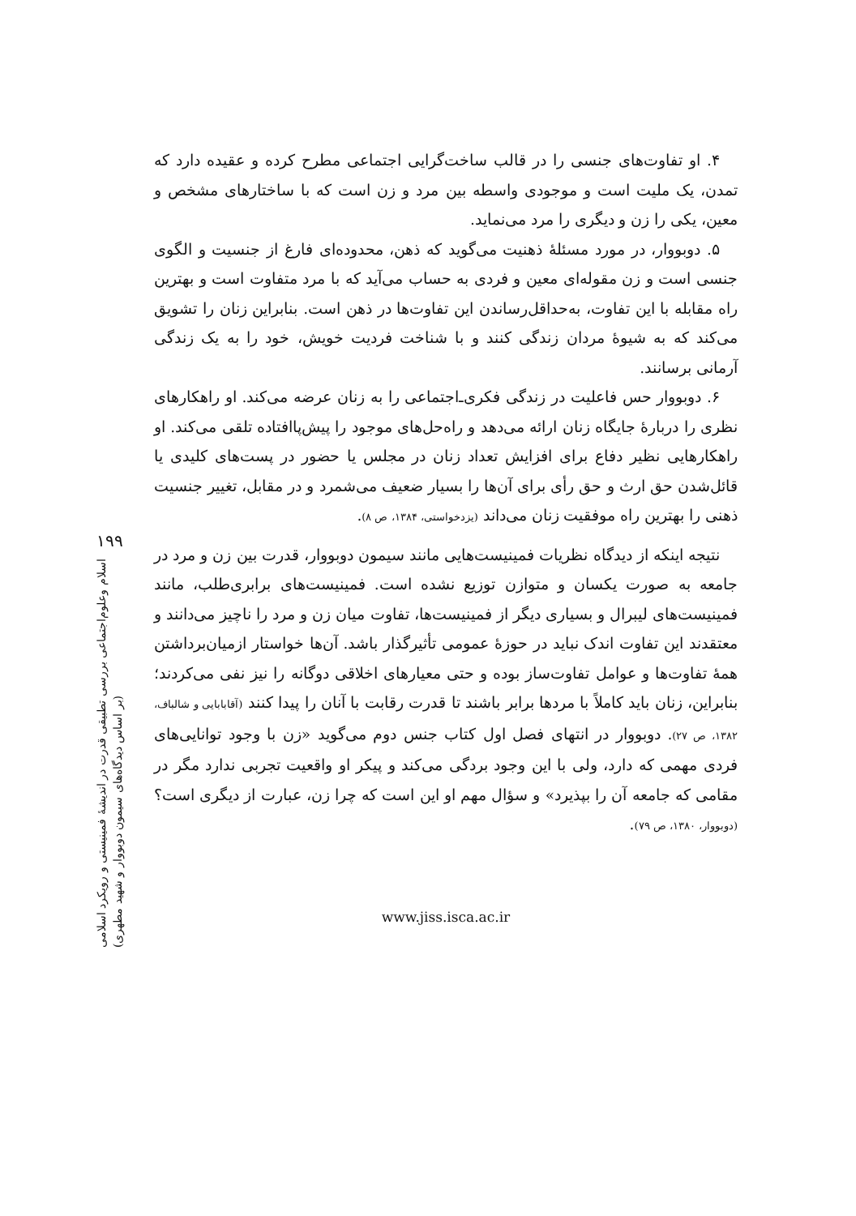۱۹۹
اسلام وعلوم‌اجتماعی بررسی تطبیقی قدرت در اندیشهٔ فمینیستی و رویکرد اسلامی
(بر اساس دیدگاه‌های سیمون دوبووار و شهید مطهری)
۴. او تفاوت‌های جنسی را در قالب ساخت‌گرایی اجتماعی مطرح کرده و عقیده دارد که تمدن، یک ملیت است و موجودی واسطه بین مرد و زن است که با ساختارهای مشخص و معین، یکی را زن و دیگری را مرد می‌نماید.
۵. دوبووار، در مورد مسئلهٔ ذهنیت می‌گوید که ذهن، محدوده‌ای فارغ از جنسیت و الگوی جنسی است و زن مقوله‌ای معین و فردی به حساب می‌آید که با مرد متفاوت است و بهترین راه مقابله با این تفاوت، به‌حداقل‌رساندن این تفاوت‌ها در ذهن است. بنابراین زنان را تشویق می‌کند که به شیوهٔ مردان زندگی کنند و با شناخت فردیت خویش، خود را به یک زندگی آرمانی برسانند.
۶. دوبووار حس فاعلیت در زندگی فکری‌ـ‌اجتماعی را به زنان عرضه می‌کند. او راهکارهای نظری را دربارهٔ جایگاه زنان ارائه می‌دهد و راه‌حل‌های موجود را پیش‌پاافتاده تلقی می‌کند. او راهکارهایی نظیر دفاع برای افزایش تعداد زنان در مجلس یا حضور در پست‌های کلیدی یا قائل‌شدن حق ارث و حق رأی برای آن‌ها را بسیار ضعیف می‌شمرد و در مقابل، تغییر جنسیت ذهنی را بهترین راه موفقیت زنان می‌داند (یزدخواستی، ۱۳۸۴، ص ۸).
نتیجه اینکه از دیدگاه نظریات فمینیست‌هایی مانند سیمون دوبووار، قدرت بین زن و مرد در جامعه به صورت یکسان و متوازن توزیع نشده است. فمینیست‌های برابری‌طلب، مانند فمینیست‌های لیبرال و بسیاری دیگر از فمینیست‌ها، تفاوت میان زن و مرد را ناچیز می‌دانند و معتقدند این تفاوت اندک نباید در حوزهٔ عمومی تأثیرگذار باشد. آن‌ها خواستار ازمیان‌برداشتن همهٔ تفاوت‌ها و عوامل تفاوت‌ساز بوده و حتی معیارهای اخلاقی دوگانه را نیز نفی می‌کردند؛ بنابراین، زنان باید کاملاً با مردها برابر باشند تا قدرت رقابت با آنان را پیدا کنند (آقابابایی و شالباف، ۱۳۸۲، ص ۲۷). دوبووار در انتهای فصل اول کتاب جنس دوم می‌گوید «زن با وجود توانایی‌های فردی مهمی که دارد، ولی با این وجود بردگی می‌کند و پیکر او واقعیت تجربی ندارد مگر در مقامی که جامعه آن را بپذیرد» و سؤال مهم او این است که چرا زن، عبارت از دیگری است؟ (دوبووار، ۱۳۸۰، ص ۷۹).
www.jiss.isca.ac.ir